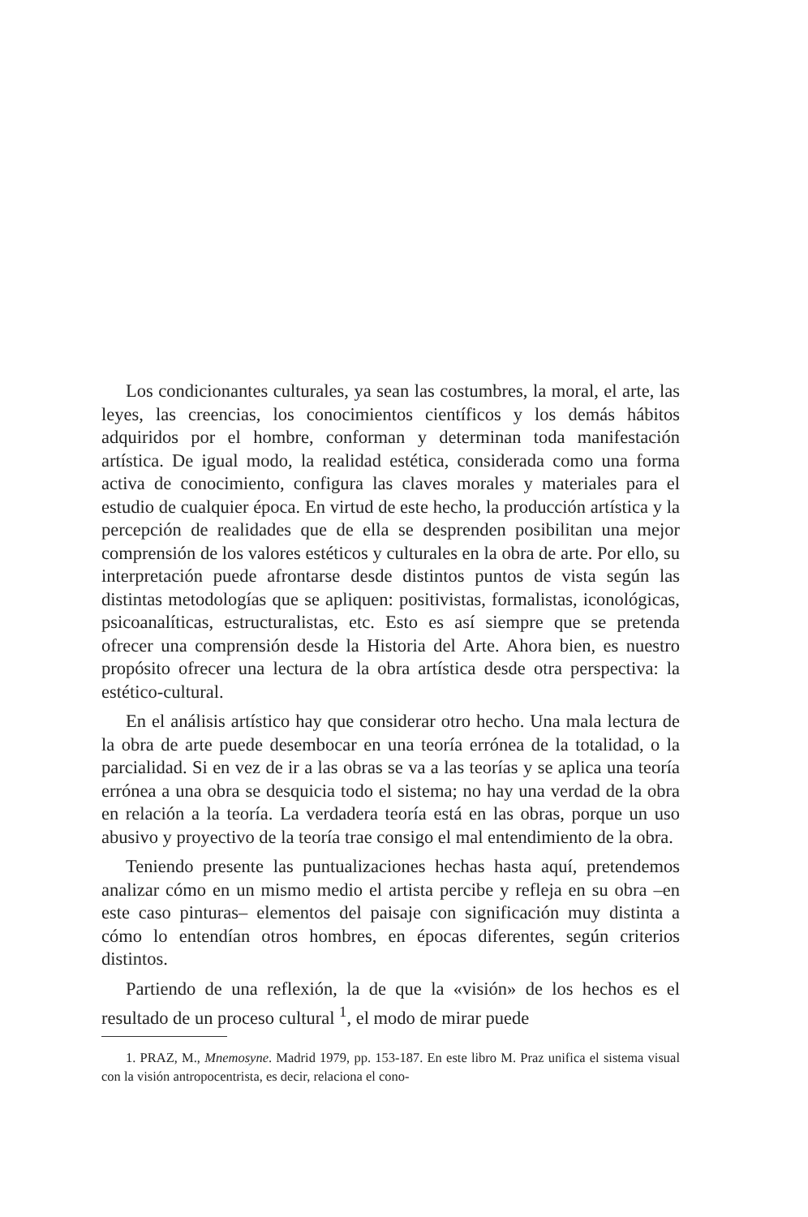Los condicionantes culturales, ya sean las costumbres, la moral, el arte, las leyes, las creencias, los conocimientos científicos y los demás hábitos adquiridos por el hombre, conforman y determinan toda manifestación artística. De igual modo, la realidad estética, considerada como una forma activa de conocimiento, configura las claves morales y materiales para el estudio de cualquier época. En virtud de este hecho, la producción artística y la percepción de realidades que de ella se desprenden posibilitan una mejor comprensión de los valores estéticos y culturales en la obra de arte. Por ello, su interpretación puede afrontarse desde distintos puntos de vista según las distintas metodologías que se apliquen: positivistas, formalistas, iconológicas, psicoanalíticas, estructuralistas, etc. Esto es así siempre que se pretenda ofrecer una comprensión desde la Historia del Arte. Ahora bien, es nuestro propósito ofrecer una lectura de la obra artística desde otra perspectiva: la estético-cultural.
En el análisis artístico hay que considerar otro hecho. Una mala lectura de la obra de arte puede desembocar en una teoría errónea de la totalidad, o la parcialidad. Si en vez de ir a las obras se va a las teorías y se aplica una teoría errónea a una obra se desquicia todo el sistema; no hay una verdad de la obra en relación a la teoría. La verdadera teoría está en las obras, porque un uso abusivo y proyectivo de la teoría trae consigo el mal entendimiento de la obra.
Teniendo presente las puntualizaciones hechas hasta aquí, pretendemos analizar cómo en un mismo medio el artista percibe y refleja en su obra –en este caso pinturas– elementos del paisaje con significación muy distinta a cómo lo entendían otros hombres, en épocas diferentes, según criterios distintos.
Partiendo de una reflexión, la de que la «visión» de los hechos es el resultado de un proceso cultural <sup>1</sup>, el modo de mirar puede
1. PRAZ, M., Mnemosyne. Madrid 1979, pp. 153-187. En este libro M. Praz unifica el sistema visual con la visión antropocentrista, es decir, relaciona el cono-